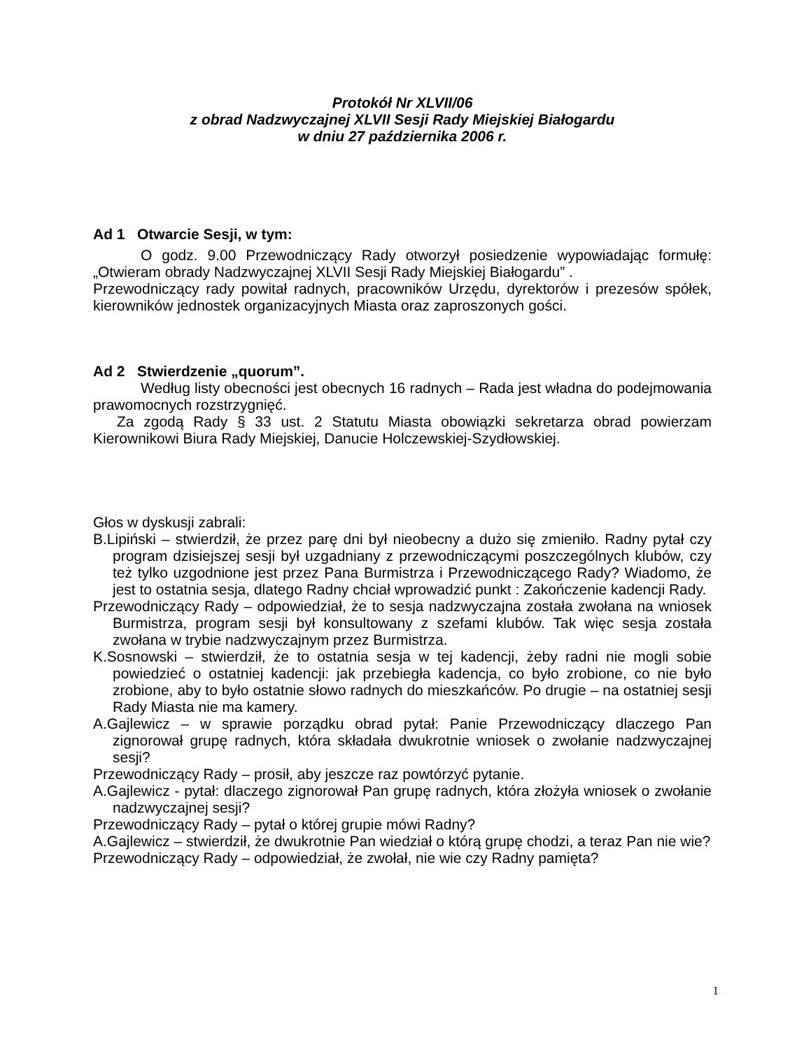Protokół Nr XLVII/06
z obrad Nadzwyczajnej XLVII Sesji Rady Miejskiej Białogardu
w dniu 27 października 2006 r.
Ad 1 Otwarcie Sesji, w tym:
O godz. 9.00 Przewodniczący Rady otworzył posiedzenie wypowiadając formułę: „Otwieram obrady Nadzwyczajnej XLVII Sesji Rady Miejskiej Białogardu” .
Przewodniczący rady powitał radnych, pracowników Urzędu, dyrektorów i prezesów spółek, kierowników jednostek organizacyjnych Miasta oraz zaproszonych gości.
Ad 2 Stwierdzenie „quorum”.
Według listy obecności jest obecnych 16 radnych – Rada jest władna do podejmowania prawomocnych rozstrzygnięć.
Za zgodą Rady § 33 ust. 2 Statutu Miasta obowiązki sekretarza obrad powierzam Kierownikowi Biura Rady Miejskiej, Danucie Holczewskiej-Szydłowskiej.
Głos w dyskusji zabrali:
B.Lipiński – stwierdził, że przez parę dni był nieobecny a dużo się zmieniło. Radny pytał czy program dzisiejszej sesji był uzgadniany z przewodniczącymi poszczególnych klubów, czy też tylko uzgodnione jest przez Pana Burmistrza i Przewodniczącego Rady? Wiadomo, że jest to ostatnia sesja, dlatego Radny chciał wprowadzić punkt : Zakończenie kadencji Rady.
Przewodniczący Rady – odpowiedział, że to sesja nadzwyczajna została zwołana na wniosek Burmistrza, program sesji był konsultowany z szefami klubów. Tak więc sesja została zwołana w trybie nadzwyczajnym przez Burmistrza.
K.Sosnowski – stwierdził, że to ostatnia sesja w tej kadencji, żeby radni nie mogli sobie powiedzieć o ostatniej kadencji: jak przebiegła kadencja, co było zrobione, co nie było zrobione, aby to było ostatnie słowo radnych do mieszkańców. Po drugie – na ostatniej sesji Rady Miasta nie ma kamery.
A.Gajlewicz – w sprawie porządku obrad pytał: Panie Przewodniczący dlaczego Pan zignorował grupę radnych, która składała dwukrotnie wniosek o zwołanie nadzwyczajnej sesji?
Przewodniczący Rady – prosił, aby jeszcze raz powtórzyć pytanie.
A.Gajlewicz - pytał: dlaczego zignorował Pan grupę radnych, która złożyła wniosek o zwołanie nadzwyczajnej sesji?
Przewodniczący Rady – pytał o której grupie mówi Radny?
A.Gajlewicz – stwierdził, że dwukrotnie Pan wiedział o którą grupę chodzi, a teraz Pan nie wie?
Przewodniczący Rady – odpowiedział, że zwołał, nie wie czy Radny pamięta?
1